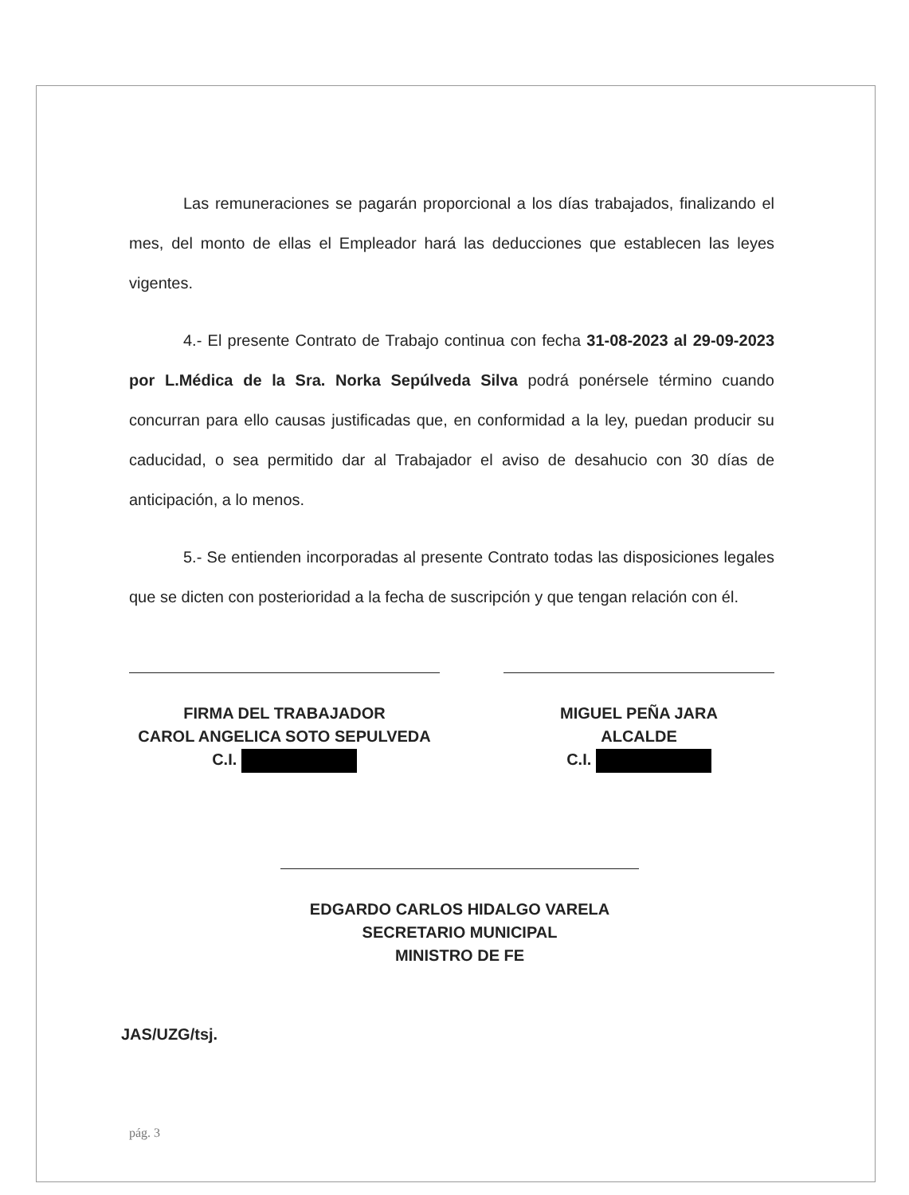Las remuneraciones se pagarán proporcional a los días trabajados, finalizando el mes, del monto de ellas el Empleador hará las deducciones que establecen las leyes vigentes.
4.- El presente Contrato de Trabajo continua con fecha 31-08-2023 al 29-09-2023 por L.Médica de la Sra. Norka Sepúlveda Silva podrá ponérsele término cuando concurran para ello causas justificadas que, en conformidad a la ley, puedan producir su caducidad, o sea permitido dar al Trabajador el aviso de desahucio con 30 días de anticipación, a lo menos.
5.- Se entienden incorporadas al presente Contrato todas las disposiciones legales que se dicten con posterioridad a la fecha de suscripción y que tengan relación con él.
FIRMA DEL TRABAJADOR
CAROL ANGELICA SOTO SEPULVEDA
C.I.
MIGUEL PEÑA JARA
ALCALDE
C.I.
EDGARDO CARLOS HIDALGO VARELA
SECRETARIO MUNICIPAL
MINISTRO DE FE
JAS/UZG/tsj.
pág. 3